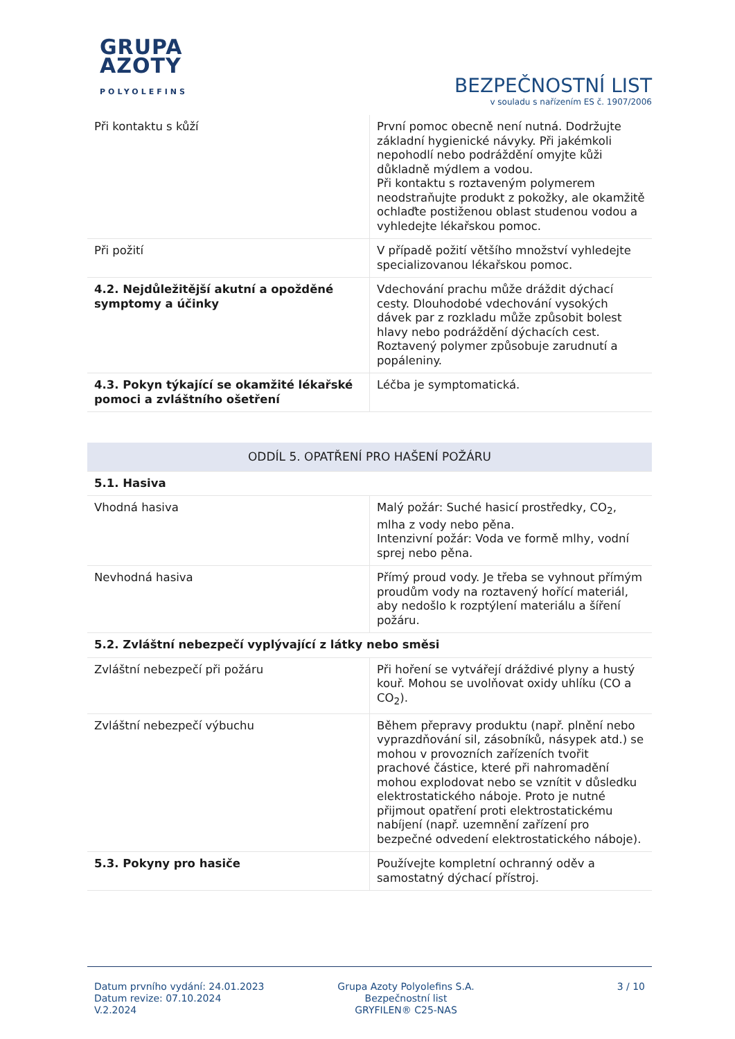GRUPA
AZOTY
POLYOLEFINS
BEZPEČNOSTNÍ LIST
v souladu s nařízením ES č. 1907/2006
| Při kontaktu s kůží | První pomoc obecně není nutná. Dodržujte základní hygienické návyky. Při jakémkoli nepohodlí nebo podráždění omyjte kůži důkladně mýdlem a vodou. Při kontaktu s roztaveným polymerem neodstraňujte produkt z pokožky, ale okamžitě ochlaďte postiženou oblast studenou vodou a vyhledejte lékařskou pomoc. |
| Při požití | V případě požití většího množství vyhledejte specializovanou lékařskou pomoc. |
| 4.2. Nejdůležitější akutní a opožděné symptomy a účinky | Vdechování prachu může dráždit dýchací cesty. Dlouhodobé vdechování vysokých dávek par z rozkladu může způsobit bolest hlavy nebo podráždění dýchacích cest. Roztavený polymer způsobuje zarudnutí a popáleniny. |
| 4.3. Pokyn týkající se okamžité lékařské pomoci a zvláštního ošetření | Léčba je symptomatická. |
| ODDÍL 5. OPATŘENÍ PRO HAŠENÍ POŽÁRU | |
| 5.1. Hasiva | |
| Vhodná hasiva | Malý požár: Suché hasicí prostředky, CO<sub>2</sub>, mlha z vody nebo pěna. Intenzivní požár: Voda ve formě mlhy, vodní sprej nebo pěna. |
| Nevhodná hasiva | Přímý proud vody. Je třeba se vyhnout přímým proudům vody na roztavený hořící materiál, aby nedošlo k rozptýlení materiálu a šíření požáru. |
| 5.2. Zvláštní nebezpečí vyplývající z látky nebo směsi | |
| Zvláštní nebezpečí při požáru | Při hoření se vytvářejí dráždivé plyny a hustý kouř. Mohou se uvolňovat oxidy uhlíku (CO a CO<sub>2</sub>). |
| Zvláštní nebezpečí výbuchu | Během přepravy produktu (např. plnění nebo vyprazdňování sil, zásobníků, násypek atd.) se mohou v provozních zařízeních tvořit prachové částice, které při nahromadění mohou explodovat nebo se vznítit v důsledku elektrostatického náboje. Proto je nutné přijmout opatření proti elektrostatickému nabíjení (např. uzemnění zařízení pro bezpečné odvedení elektrostatického náboje). |
| 5.3. Pokyny pro hasiče | Používejte kompletní ochranný oděv a samostatný dýchací přístroj. |
Datum prvního vydání: 24.01.2023
Datum revize: 07.10.2024
V.2.2024
Grupa Azoty Polyolefins S.A.
Bezpečnostní list
GRYFILEN® C25-NAS
3 / 10